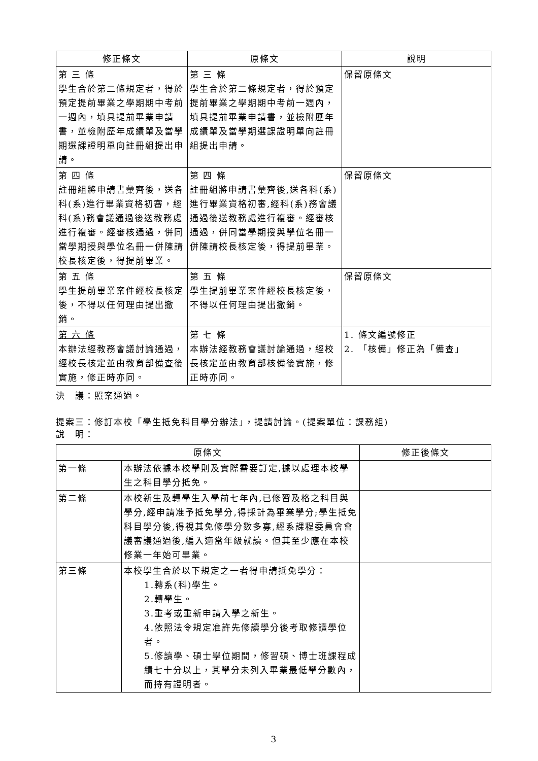| 修正條文 | 原條文 | 說明 |
| --- | --- | --- |
| 第 三 條 學生合於第二條規定者，得於預定提前畢業之學期期中考前一週內，填具提前畢業申請書，並檢附歷年成績單及當學期選課證明單向註冊組提出申請。 | 第 三 條 學生合於第二條規定者，得於預定提前畢業之學期期中考前一週內，填具提前畢業申請書，並檢附歷年成績單及當學期選課證明單向註冊組提出申請。 | 保留原條文 |
| 第 四 條 註冊組將申請書彙齊後，送各科(系)進行畢業資格初審，經科(系)務會議通過後送教務處進行複審。經審核通過，併同當學期授與學位名冊一併陳請校長核定後，得提前畢業。 | 第 四 條 註冊組將申請書彙齊後,送各科(系)進行畢業資格初審,經科(系)務會議通過後送教務處進行複審。經審核通過，併同當學期授與學位名冊一併陳請校長核定後，得提前畢業。 | 保留原條文 |
| 第 五 條 學生提前畢業案件經校長核定後，不得以任何理由提出撤銷。 | 第 五 條 學生提前畢業案件經校長核定後，不得以任何理由提出撤銷。 | 保留原條文 |
| 第 六 條 本辦法經教務會議討論通過，經校長核定並由教育部 備查 後實施，修正時亦同。 | 第 七 條 本辦法經教務會議討論通過，經校長核定並由教育部核備後實施，修正時亦同。 | 1. 條文編號修正 2. 「核備」修正為「備查」 |
決　議：照案通過。
提案三：修訂本校「學生抵免科目學分辦法」，提請討論。(提案單位：課務組)
說　明：
| 原條文 | | 修正後條文 |
| --- | --- | --- |
| 第一條 | 本辦法依據本校學則及實際需要訂定,據以處理本校學生之科目學分抵免。 | |
| 第二條 | 本校新生及轉學生入學前七年內,已修習及格之科目與學分,經申請准予抵免學分,得採計為畢業學分;學生抵免科目學分後,得視其免修學分數多寡,經系課程委員會會議審議通過後,編入適當年級就讀。但其至少應在本校修業一年始可畢業。 | |
| 第三條 | 本校學生合於以下規定之一者得申請抵免學分： 1.轉系(科)學生。 2.轉學生。 3.重考或重新申請入學之新生。 4.依照法令規定准許先修讀學分後考取修讀學位者。 5.修讀學、碩士學位期間，修習碩、博士班課程成績七十分以上，其學分未列入畢業最低學分數內，而持有證明者。 | |
3